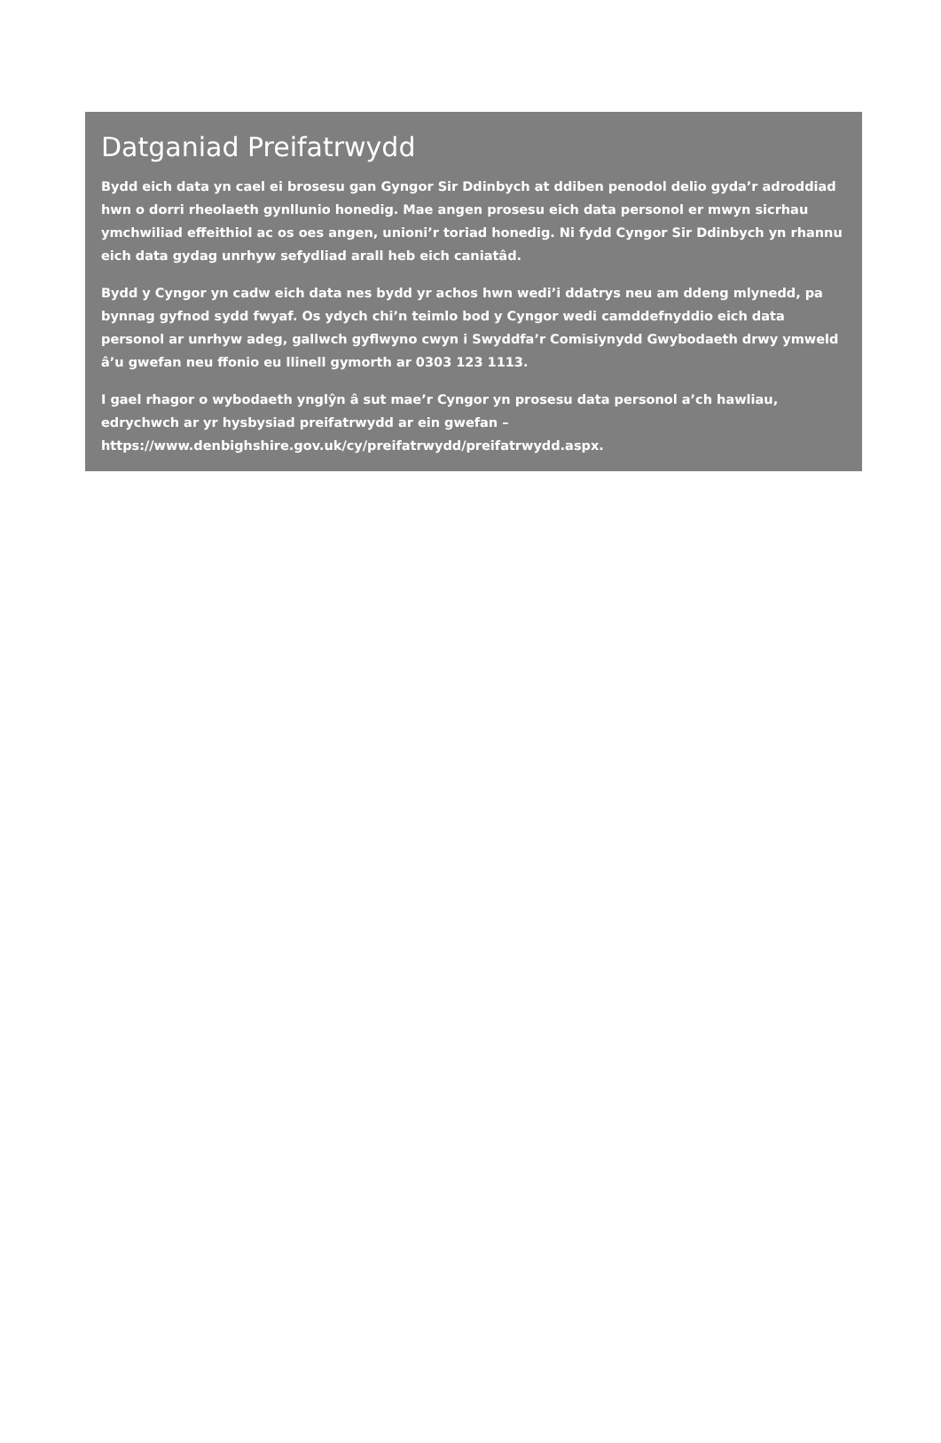Datganiad Preifatrwydd
Bydd eich data yn cael ei brosesu gan Gyngor Sir Ddinbych at ddiben penodol delio gyda’r adroddiad hwn o dorri rheolaeth gynllunio honedig. Mae angen prosesu eich data personol er mwyn sicrhau ymchwiliad effeithiol ac os oes angen, unioni’r toriad honedig. Ni fydd Cyngor Sir Ddinbych yn rhannu eich data gydag unrhyw sefydliad arall heb eich caniatâd.
Bydd y Cyngor yn cadw eich data nes bydd yr achos hwn wedi’i ddatrys neu am ddeng mlynedd, pa bynnag gyfnod sydd fwyaf. Os ydych chi’n teimlo bod y Cyngor wedi camddefnyddio eich data personol ar unrhyw adeg, gallwch gyflwyno cwyn i Swyddfa’r Comisiynydd Gwybodaeth drwy ymweld â’u gwefan neu ffonio eu llinell gymorth ar 0303 123 1113.
I gael rhagor o wybodaeth ynglŷn â sut mae’r Cyngor yn prosesu data personol a’ch hawliau, edrychwch ar yr hysbysiad preifatrwydd ar ein gwefan –
https://www.denbighshire.gov.uk/cy/preifatrwydd/preifatrwydd.aspx.